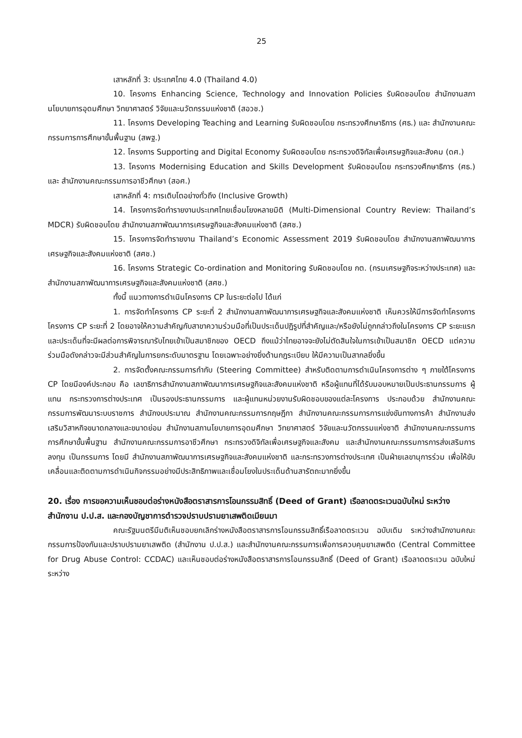25
เสาหลักที่ 3: ประเทศไทย 4.0 (Thailand 4.0)
10. โครงการ Enhancing Science, Technology and Innovation Policies รับผิดชอบโดย สำนักงานสภานโยบายการอุดมศึกษา วิทยาศาสตร์ วิจัยและนวัตกรรมแห่งชาติ (สอวช.)
11. โครงการ Developing Teaching and Learning รับผิดชอบโดย กระทรวงศึกษาธิการ (ศธ.) และ สำนักงานคณะกรรมการการศึกษาขั้นพื้นฐาน (สพฐ.)
12. โครงการ Supporting and Digital Economy รับผิดชอบโดย กระทรวงดิจิทัลเพื่อเศรษฐกิจและสังคม (ดศ.)
13. โครงการ Modernising Education and Skills Development รับผิดชอบโดย กระทรวงศึกษาธิการ (ศธ.) และ สำนักงานคณะกรรมการอาชีวศึกษา (สอศ.)
เสาหลักที่ 4: การเติบโตอย่างทั่วถึง (Inclusive Growth)
14. โครงการจัดทำรายงานประเทศไทยเชื่อมโยงหลายมิติ (Multi-Dimensional Country Review: Thailand’s MDCR) รับผิดชอบโดย สำนักงานสภาพัฒนาการเศรษฐกิจและสังคมแห่งชาติ (สศช.)
15. โครงการจัดทำรายงาน Thailand’s Economic Assessment 2019 รับผิดชอบโดย สำนักงานสภาพัฒนาการเศรษฐกิจและสังคมแห่งชาติ (สศช.)
16. โครงการ Strategic Co-ordination and Monitoring รับผิดชอบโดย กต. (กรมเศรษฐกิจระหว่างประเทศ) และ สำนักงานสภาพัฒนาการเศรษฐกิจและสังคมแห่งชาติ (สศช.)
ทั้งนี้ แนวทางการดำเนินโครงการ CP ในระยะต่อไป ได้แก่
1. การจัดทำโครงการ CP ระยะที่ 2 สำนักงานสภาพัฒนาการเศรษฐกิจและสังคมแห่งชาติ เห็นควรให้มีการจัดทำโครงการ โครงการ CP ระยะที่ 2 โดยอาจให้ความสำคัญกับสาขาความร่วมมือที่เป็นประเด็นปฏิรูปที่สำคัญและ/หรือยังไม่ถูกกล่าวถึงในโครงการ CP ระยะแรก และประเด็นที่จะมีผลต่อการพิจารณารับไทยเข้าเป็นสมาชิกของ OECD ถึงแม้ว่าไทยอาจจะยังไม่ตัดสินใจในการเข้าเป็นสมาชิก OECD แต่ความร่วมมือดังกล่าวจะมีส่วนสำคัญในการยกระดับมาตรฐาน โดยเฉพาะอย่างยิ่งด้านกฎระเบียบ ให้มีความเป็นสากลยิ่งขึ้น
2. การจัดตั้งคณะกรรมการกำกับ (Steering Committee) สำหรับติดตามการดำเนินโครงการต่าง ๆ ภายใต้โครงการ CP โดยมีองค์ประกอบ คือ เลขาธิการสำนักงานสภาพัฒนาการเศรษฐกิจและสังคมแห่งชาติ หรือผู้แทนที่ได้รับมอบหมายเป็นประธานกรรมการ ผู้แทน กระทรวงการต่างประเทศ เป็นรองประธานกรรมการ และผู้แทนหน่วยงานรับผิดชอบของแต่ละโครงการ ประกอบด้วย สำนักงานคณะกรรมการพัฒนาระบบราชการ สำนักงบประมาณ สำนักงานคณะกรรมการกฤษฎีกา สำนักงานคณะกรรมการการแข่งขันทางการค้า สำนักงานส่งเสริมวิสาหกิจขนาดกลางและขนาดย่อม สำนักงานสภานโยบายการอุดมศึกษา วิทยาศาสตร์ วิจัยและนวัตกรรมแห่งชาติ สำนักงานคณะกรรมการการศึกษาขั้นพื้นฐาน สำนักงานคณะกรรมการอาชีวศึกษา กระทรวงดิจิทัลเพื่อเศรษฐกิจและสังคม และสำนักงานคณะกรรมการการส่งเสริมการลงทุน เป็นกรรมการ โดยมี สำนักงานสภาพัฒนาการเศรษฐกิจและสังคมแห่งชาติ และกระทรวงการต่างประเทศ เป็นฝ่ายเลขานุการร่วม เพื่อให้ขับเคลื่อนและติดตามการดำเนินกิจกรรมอย่างมีประสิทธิภาพและเชื่อมโยงในประเด็นด้านสารัตถะมากยิ่งขึ้น
20. เรื่อง การขอความเห็นชอบต่อร่างหนังสือตราสารการโอนกรรมสิทธิ์ (Deed of Grant) เรือลาดตระเวนฉบับใหม่ ระหว่างสำนักงาน ป.ป.ส. และกองบัญชาการตำรวจปราบปรามยาเสพติดเมียนมา
คณะรัฐมนตรีมีมติเห็นชอบยกเลิกร่างหนังสือตราสารการโอนกรรมสิทธิ์เรือลาดตระเวน ฉบับเดิม ระหว่างสำนักงานคณะกรรมการป้องกันและปราบปรามยาเสพติด (สำนักงาน ป.ป.ส.) และสำนักงานคณะกรรมการเพื่อการควบคุมยาเสพติด (Central Committee for Drug Abuse Control: CCDAC) และเห็นชอบต่อร่างหนังสือตราสารการโอนกรรมสิทธิ์ (Deed of Grant) เรือลาดตระเวน ฉบับใหม่ ระหว่าง